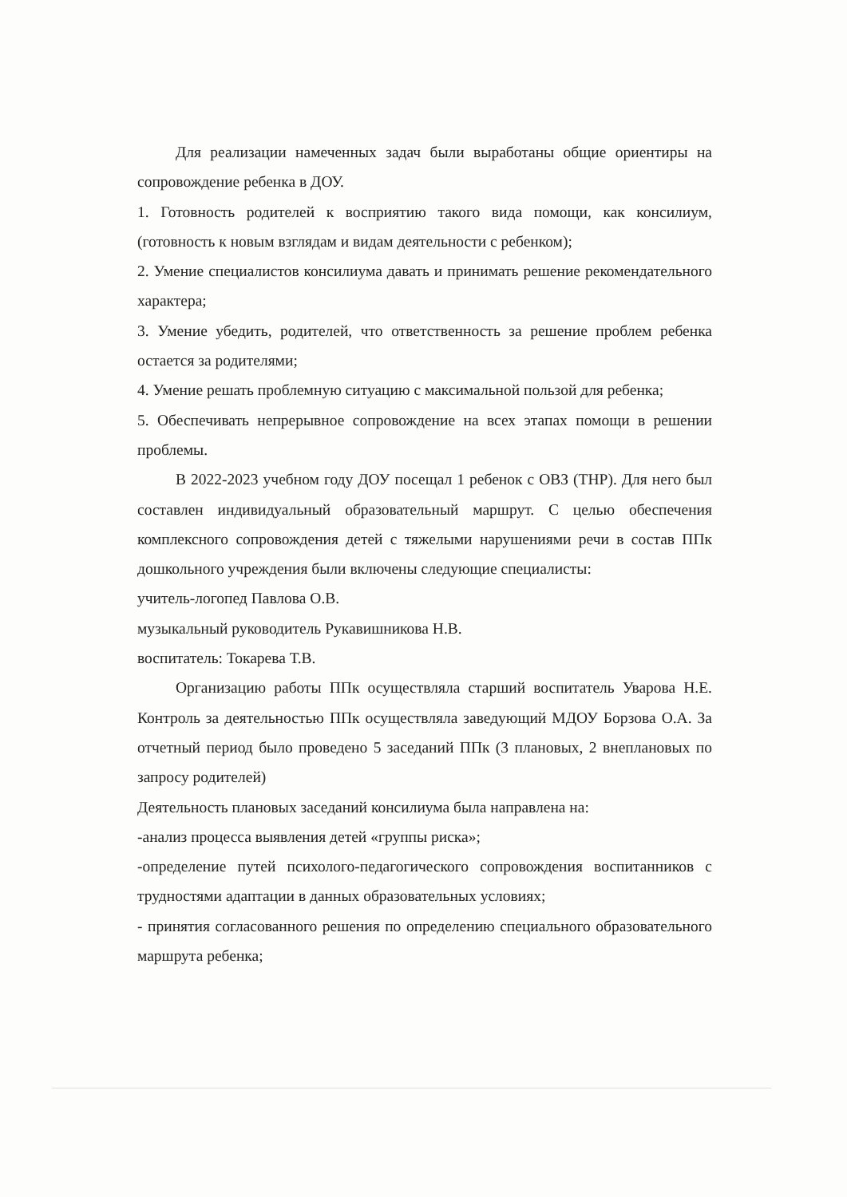Для реализации намеченных задач были выработаны общие ориентиры на сопровождение ребенка в ДОУ.
1. Готовность родителей к восприятию такого вида помощи, как консилиум, (готовность к новым взглядам и видам деятельности с ребенком);
2. Умение специалистов консилиума давать и принимать решение рекомендательного характера;
3. Умение убедить, родителей, что ответственность за решение проблем ребенка остается за родителями;
4. Умение решать проблемную ситуацию с максимальной пользой для ребенка;
5. Обеспечивать непрерывное сопровождение на всех этапах помощи в решении проблемы.
В 2022-2023 учебном году ДОУ посещал 1 ребенок с ОВЗ (ТНР). Для него был составлен индивидуальный образовательный маршрут. С целью обеспечения комплексного сопровождения детей с тяжелыми нарушениями речи в состав ППк дошкольного учреждения были включены следующие специалисты:
учитель-логопед Павлова О.В.
музыкальный руководитель Рукавишникова Н.В.
воспитатель: Токарева Т.В.
Организацию работы ППк осуществляла старший воспитатель Уварова Н.Е. Контроль за деятельностью ППк осуществляла заведующий МДОУ Борзова О.А. За отчетный период было проведено 5 заседаний ППк (3 плановых, 2 внеплановых по запросу родителей)
Деятельность плановых заседаний консилиума была направлена на:
-анализ процесса выявления детей «группы риска»;
-определение путей психолого-педагогического сопровождения воспитанников с трудностями адаптации в данных образовательных условиях;
- принятия согласованного решения по определению специального образовательного маршрута ребенка;